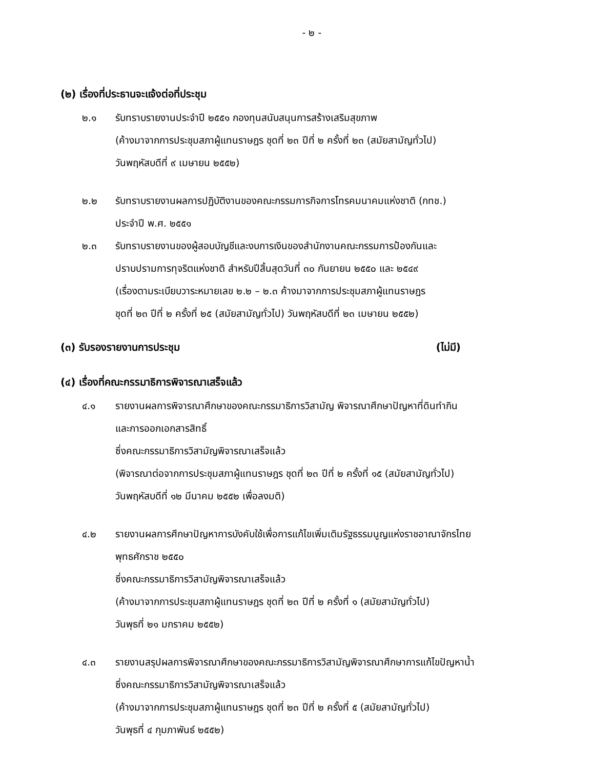- ๒ -
(๒) เรื่องที่ประธานจะแจ้งต่อที่ประชุม
๒.๑ รับทราบรายงานประจำปี ๒๕๕๑ กองทุนสนับสนุนการสร้างเสริมสุขภาพ
(ค้างมาจากการประชุมสภาผู้แทนราษฎร ชุดที่ ๒๓ ปีที่ ๒ ครั้งที่ ๒๓ (สมัยสามัญทั่วไป)
วันพฤหัสบดีที่ ๙ เมษายน ๒๕๕๒)
๒.๒ รับทราบรายงานผลการปฏิบัติงานของคณะกรรมการกิจการโทรคมนาคมแห่งชาติ (กทช.)
ประจำปี พ.ศ. ๒๕๕๑
๒.๓ รับทราบรายงานของผู้สอบบัญชีและงบการเงินของสำนักงานคณะกรรมการป้องกันและ
ปราบปรามการทุจริตแห่งชาติ สำหรับปีสิ้นสุดวันที่ ๓๐ กันยายน ๒๕๕๐ และ ๒๕๔๙
(เรื่องตามระเบียบวาระหมายเลข ๒.๒ – ๒.๓ ค้างมาจากการประชุมสภาผู้แทนราษฎร
ชุดที่ ๒๓ ปีที่ ๒ ครั้งที่ ๒๕ (สมัยสามัญทั่วไป) วันพฤหัสบดีที่ ๒๓ เมษายน ๒๕๕๒)
(๓) รับรองรายงานการประชุม (ไม่มี)
(๔) เรื่องที่คณะกรรมาธิการพิจารณาเสร็จแล้ว
๔.๑ รายงานผลการพิจารณาศึกษาของคณะกรรมาธิการวิสามัญ พิจารณาศึกษาปัญหาที่ดินทำกิน
และการออกเอกสารสิทธิ์
ซึ่งคณะกรรมาธิการวิสามัญพิจารณาเสร็จแล้ว
(พิจารณาต่อจากการประชุมสภาผู้แทนราษฎร ชุดที่ ๒๓ ปีที่ ๒ ครั้งที่ ๑๕ (สมัยสามัญทั่วไป)
วันพฤหัสบดีที่ ๑๒ มีนาคม ๒๕๕๒ เพื่อลงมติ)
๔.๒ รายงานผลการศึกษาปัญหาการบังคับใช้เพื่อการแก้ไขเพิ่มเติมรัฐธรรมนูญแห่งราชอาณาจักรไทย
พุทธศักราช ๒๕๕๐
ซึ่งคณะกรรมาธิการวิสามัญพิจารณาเสร็จแล้ว
(ค้างมาจากการประชุมสภาผู้แทนราษฎร ชุดที่ ๒๓ ปีที่ ๒ ครั้งที่ ๑ (สมัยสามัญทั่วไป)
วันพุธที่ ๒๑ มกราคม ๒๕๕๒)
๔.๓ รายงานสรุปผลการพิจารณาศึกษาของคณะกรรมาธิการวิสามัญพิจารณาศึกษาการแก้ไขปัญหาน้ำ
ซึ่งคณะกรรมาธิการวิสามัญพิจารณาเสร็จแล้ว
(ค้างมาจากการประชุมสภาผู้แทนราษฎร ชุดที่ ๒๓ ปีที่ ๒ ครั้งที่ ๕ (สมัยสามัญทั่วไป)
วันพุธที่ ๔ กุมภาพันธ์ ๒๕๕๒)